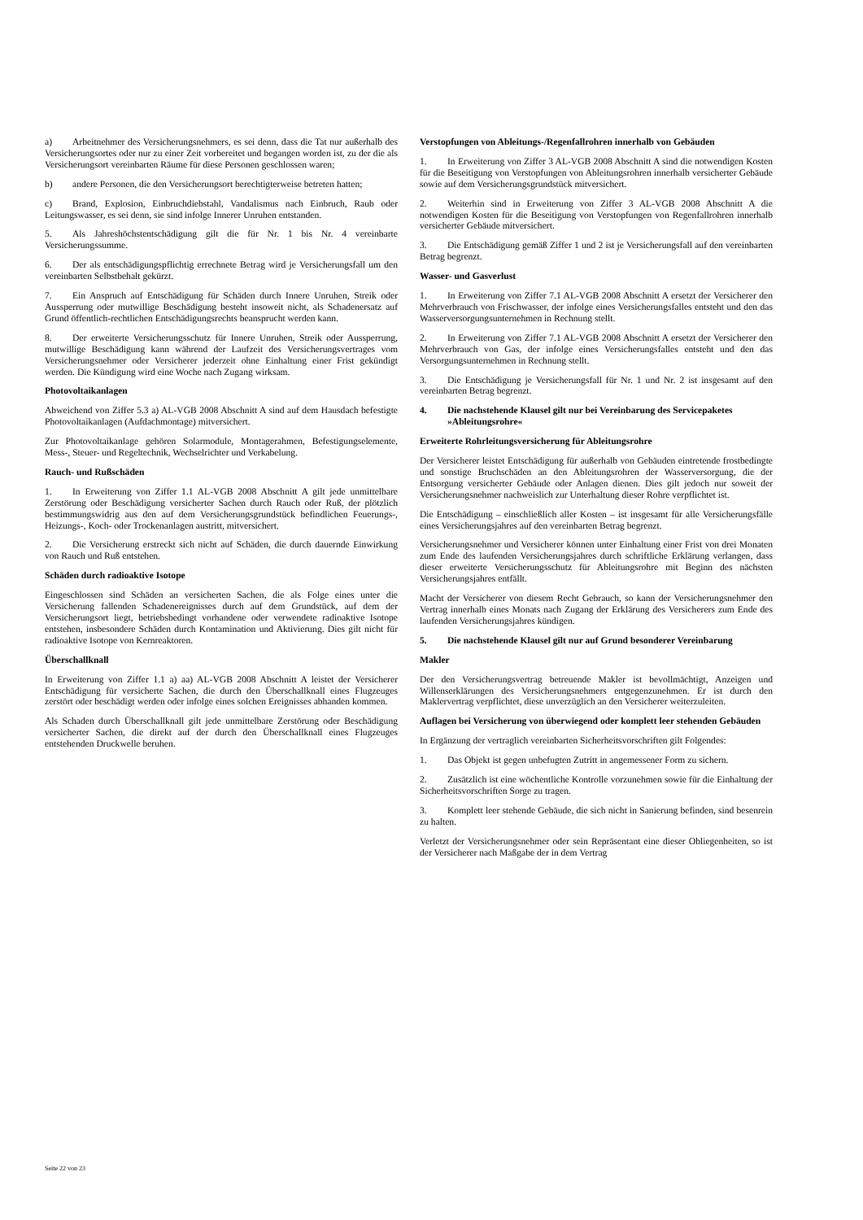a) Arbeitnehmer des Versicherungsnehmers, es sei denn, dass die Tat nur außerhalb des Versicherungsortes oder nur zu einer Zeit vorbereitet und begangen worden ist, zu der die als Versicherungsort vereinbarten Räume für diese Personen geschlossen waren;
b) andere Personen, die den Versicherungsort berechtigterweise betreten hatten;
c) Brand, Explosion, Einbruchdiebstahl, Vandalismus nach Einbruch, Raub oder Leitungswasser, es sei denn, sie sind infolge Innerer Unruhen entstanden.
5. Als Jahreshöchstentschädigung gilt die für Nr. 1 bis Nr. 4 vereinbarte Versicherungssumme.
6. Der als entschädigungspflichtig errechnete Betrag wird je Versicherungsfall um den vereinbarten Selbstbehalt gekürzt.
7. Ein Anspruch auf Entschädigung für Schäden durch Innere Unruhen, Streik oder Aussperrung oder mutwillige Beschädigung besteht insoweit nicht, als Schadenersatz auf Grund öffentlich-rechtlichen Entschädigungsrechts beansprucht werden kann.
8. Der erweiterte Versicherungsschutz für Innere Unruhen, Streik oder Aussperrung, mutwillige Beschädigung kann während der Laufzeit des Versicherungsvertrages vom Versicherungsnehmer oder Versicherer jederzeit ohne Einhaltung einer Frist gekündigt werden. Die Kündigung wird eine Woche nach Zugang wirksam.
Photovoltaikanlagen
Abweichend von Ziffer 5.3 a) AL-VGB 2008 Abschnitt A sind auf dem Hausdach befestigte Photovoltaikanlagen (Aufdachmontage) mitversichert.
Zur Photovoltaikanlage gehören Solarmodule, Montagerahmen, Befestigungselemente, Mess-, Steuer- und Regeltechnik, Wechselrichter und Verkabelung.
Rauch- und Rußschäden
1. In Erweiterung von Ziffer 1.1 AL-VGB 2008 Abschnitt A gilt jede unmittelbare Zerstörung oder Beschädigung versicherter Sachen durch Rauch oder Ruß, der plötzlich bestimmungswidrig aus den auf dem Versicherungsgrundstück befindlichen Feuerungs-, Heizungs-, Koch- oder Trockenanlagen austritt, mitversichert.
2. Die Versicherung erstreckt sich nicht auf Schäden, die durch dauernde Einwirkung von Rauch und Ruß entstehen.
Schäden durch radioaktive Isotope
Eingeschlossen sind Schäden an versicherten Sachen, die als Folge eines unter die Versicherung fallenden Schadenereignisses durch auf dem Grundstück, auf dem der Versicherungsort liegt, betriebsbedingt vorhandene oder verwendete radioaktive Isotope entstehen, insbesondere Schäden durch Kontamination und Aktivierung. Dies gilt nicht für radioaktive Isotope von Kernreaktoren.
Überschallknall
In Erweiterung von Ziffer 1.1 a) aa) AL-VGB 2008 Abschnitt A leistet der Versicherer Entschädigung für versicherte Sachen, die durch den Überschallknall eines Flugzeuges zerstört oder beschädigt werden oder infolge eines solchen Ereignisses abhanden kommen.
Als Schaden durch Überschallknall gilt jede unmittelbare Zerstörung oder Beschädigung versicherter Sachen, die direkt auf der durch den Überschallknall eines Flugzeuges entstehenden Druckwelle beruhen.
Verstopfungen von Ableitungs-/Regenfallrohren innerhalb von Gebäuden
1. In Erweiterung von Ziffer 3 AL-VGB 2008 Abschnitt A sind die notwendigen Kosten für die Beseitigung von Verstopfungen von Ableitungsrohren innerhalb versicherter Gebäude sowie auf dem Versicherungsgrundstück mitversichert.
2. Weiterhin sind in Erweiterung von Ziffer 3 AL-VGB 2008 Abschnitt A die notwendigen Kosten für die Beseitigung von Verstopfungen von Regenfallrohren innerhalb versicherter Gebäude mitversichert.
3. Die Entschädigung gemäß Ziffer 1 und 2 ist je Versicherungsfall auf den vereinbarten Betrag begrenzt.
Wasser- und Gasverlust
1. In Erweiterung von Ziffer 7.1 AL-VGB 2008 Abschnitt A ersetzt der Versicherer den Mehrverbrauch von Frischwasser, der infolge eines Versicherungsfalles entsteht und den das Wasserversorgungsunternehmen in Rechnung stellt.
2. In Erweiterung von Ziffer 7.1 AL-VGB 2008 Abschnitt A ersetzt der Versicherer den Mehrverbrauch von Gas, der infolge eines Versicherungsfalles entsteht und den das Versorgungsunternehmen in Rechnung stellt.
3. Die Entschädigung je Versicherungsfall für Nr. 1 und Nr. 2 ist insgesamt auf den vereinbarten Betrag begrenzt.
4. Die nachstehende Klausel gilt nur bei Vereinbarung des Servicepaketes »Ableitungsrohre«
Erweiterte Rohrleitungsversicherung für Ableitungsrohre
Der Versicherer leistet Entschädigung für außerhalb von Gebäuden eintretende frostbedingte und sonstige Bruchschäden an den Ableitungsrohren der Wasserversorgung, die der Entsorgung versicherter Gebäude oder Anlagen dienen. Dies gilt jedoch nur soweit der Versicherungsnehmer nachweislich zur Unterhaltung dieser Rohre verpflichtet ist.
Die Entschädigung – einschließlich aller Kosten – ist insgesamt für alle Versicherungsfälle eines Versicherungsjahres auf den vereinbarten Betrag begrenzt.
Versicherungsnehmer und Versicherer können unter Einhaltung einer Frist von drei Monaten zum Ende des laufenden Versicherungsjahres durch schriftliche Erklärung verlangen, dass dieser erweiterte Versicherungsschutz für Ableitungsrohre mit Beginn des nächsten Versicherungsjahres entfällt.
Macht der Versicherer von diesem Recht Gebrauch, so kann der Versicherungsnehmer den Vertrag innerhalb eines Monats nach Zugang der Erklärung des Versicherers zum Ende des laufenden Versicherungsjahres kündigen.
5. Die nachstehende Klausel gilt nur auf Grund besonderer Vereinbarung
Makler
Der den Versicherungsvertrag betreuende Makler ist bevollmächtigt, Anzeigen und Willenserklärungen des Versicherungsnehmers entgegenzunehmen. Er ist durch den Maklervertrag verpflichtet, diese unverzüglich an den Versicherer weiterzuleiten.
Auflagen bei Versicherung von überwiegend oder komplett leer stehenden Gebäuden
In Ergänzung der vertraglich vereinbarten Sicherheitsvorschriften gilt Folgendes:
1. Das Objekt ist gegen unbefugten Zutritt in angemessener Form zu sichern.
2. Zusätzlich ist eine wöchentliche Kontrolle vorzunehmen sowie für die Einhaltung der Sicherheitsvorschriften Sorge zu tragen.
3. Komplett leer stehende Gebäude, die sich nicht in Sanierung befinden, sind besenrein zu halten.
Verletzt der Versicherungsnehmer oder sein Repräsentant eine dieser Obliegenheiten, so ist der Versicherer nach Maßgabe der in dem Vertrag
Seite 22 von 23